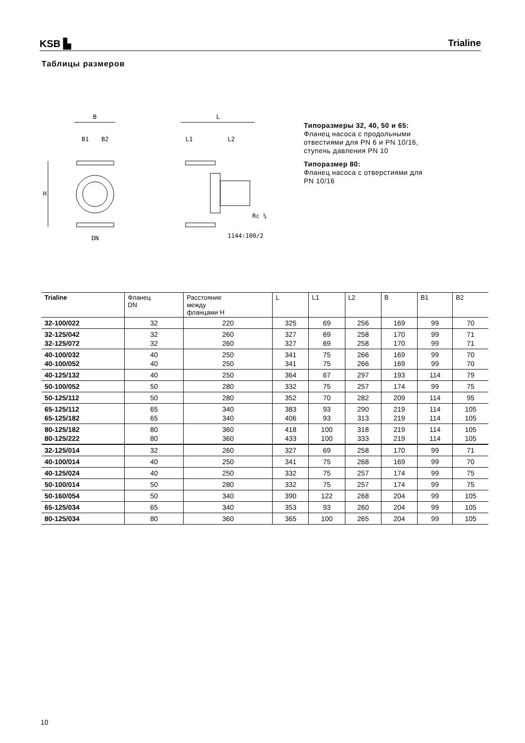KSB ▙ Trialine
Таблицы размеров
B
B1
B2
H
DN
L
L1
L2
Rc ¼
1144:100/2
Типоразмеры 32, 40, 50 и 65:
Фланец насоса с продольными
отвестиями для PN 6 и PN 10/16,
ступень давления PN 10
Типоразмер 80:
Фланец насоса с отверстиями для
PN 10/16
| Trialine | Фланец DN | Расстояние между фланцами H | L | L1 | L2 | B | B1 | B2 |
| --- | --- | --- | --- | --- | --- | --- | --- | --- |
| 32-100/022 | 32 | 220 | 325 | 69 | 256 | 169 | 99 | 70 |
| 32-125/042 32-125/072 | 32 32 | 260 260 | 327 327 | 69 69 | 258 258 | 170 170 | 99 99 | 71 71 |
| 40-100/032 40-100/052 | 40 40 | 250 250 | 341 341 | 75 75 | 266 266 | 169 169 | 99 99 | 70 70 |
| 40-125/132 | 40 | 250 | 364 | 67 | 297 | 193 | 114 | 79 |
| 50-100/052 | 50 | 280 | 332 | 75 | 257 | 174 | 99 | 75 |
| 50-125/112 | 50 | 280 | 352 | 70 | 282 | 209 | 114 | 95 |
| 65-125/112 65-125/182 | 65 65 | 340 340 | 383 406 | 93 93 | 290 313 | 219 219 | 114 114 | 105 105 |
| 80-125/182 80-125/222 | 80 80 | 360 360 | 418 433 | 100 100 | 318 333 | 219 219 | 114 114 | 105 105 |
| 32-125/014 | 32 | 260 | 327 | 69 | 258 | 170 | 99 | 71 |
| 40-100/014 | 40 | 250 | 341 | 75 | 268 | 169 | 99 | 70 |
| 40-125/024 | 40 | 250 | 332 | 75 | 257 | 174 | 99 | 75 |
| 50-100/014 | 50 | 280 | 332 | 75 | 257 | 174 | 99 | 75 |
| 50-160/054 | 50 | 340 | 390 | 122 | 268 | 204 | 99 | 105 |
| 65-125/034 | 65 | 340 | 353 | 93 | 260 | 204 | 99 | 105 |
| 80-125/034 | 80 | 360 | 365 | 100 | 265 | 204 | 99 | 105 |
10